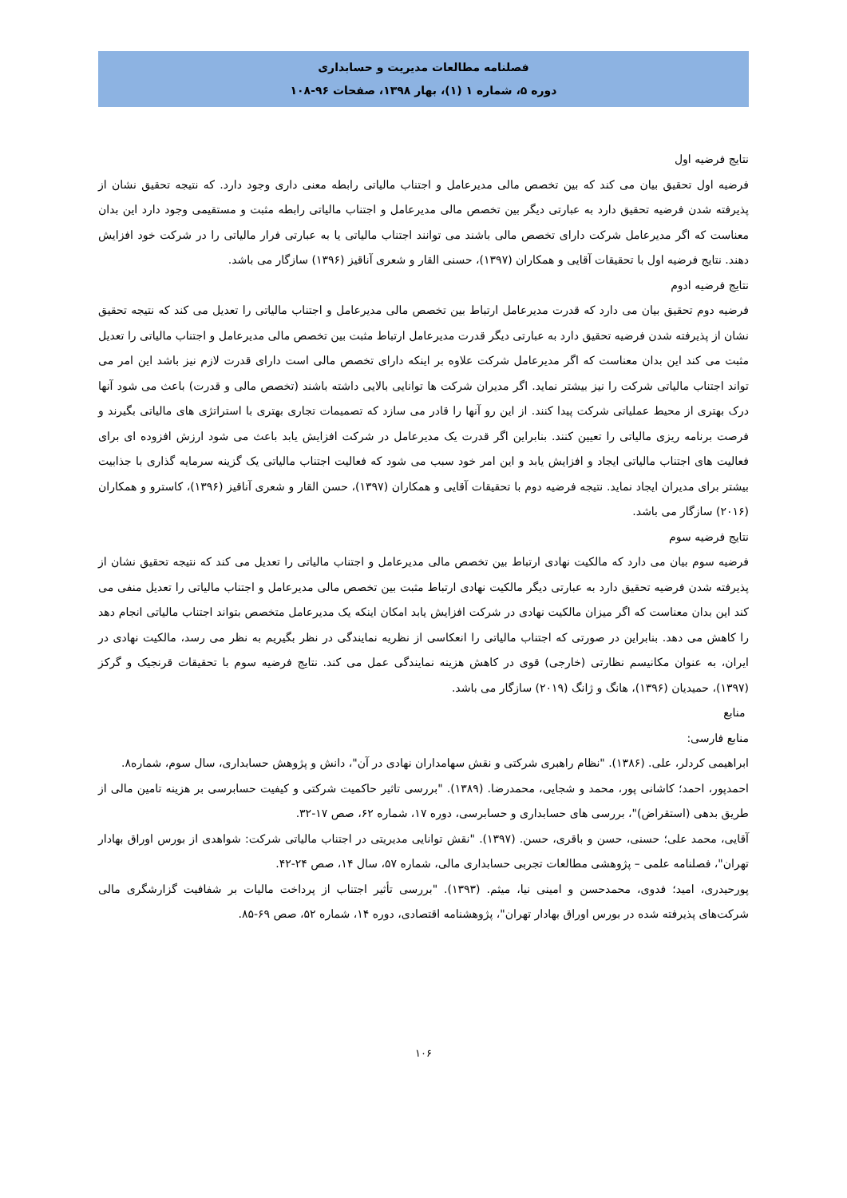فصلنامه مطالعات مدیریت و حسابداری
دوره ۵، شماره ۱ (۱)، بهار ۱۳۹۸، صفحات ۹۶-۱۰۸
نتایج فرضیه اول
فرضیه اول تحقیق بیان می کند که بین تخصص مالی مدیرعامل و اجتناب مالیاتی رابطه معنی داری وجود دارد. که نتیجه تحقیق نشان از پذیرفته شدن فرضیه تحقیق دارد به عبارتی دیگر بین تخصص مالی مدیرعامل و اجتناب مالیاتی رابطه مثبت و مستقیمی وجود دارد این بدان معناست که اگر مدیرعامل شرکت دارای تخصص مالی باشند می توانند اجتناب مالیاتی یا به عبارتی فرار مالیاتی را در شرکت خود افزایش دهند. نتایج فرضیه اول با تحقیقات آقایی و همکاران (۱۳۹۷)، حسنی القار و شعری آناقیز (۱۳۹۶) سازگار می باشد.
نتایج فرضیه ادوم
فرضیه دوم تحقیق بیان می دارد که قدرت مدیرعامل ارتباط بین تخصص مالی مدیرعامل و اجتناب مالیاتی را تعدیل می کند که نتیجه تحقیق نشان از پذیرفته شدن فرضیه تحقیق دارد به عبارتی دیگر قدرت مدیرعامل ارتباط مثبت بین تخصص مالی مدیرعامل و اجتناب مالیاتی را تعدیل مثبت می کند این بدان معناست که اگر مدیرعامل شرکت علاوه بر اینکه دارای تخصص مالی است دارای قدرت لازم نیز باشد این امر می تواند اجتناب مالیاتی شرکت را نیز بیشتر نماید. اگر مدیران شرکت ها توانایی بالایی داشته باشند (تخصص مالی و قدرت) باعث می شود آنها درک بهتری از محیط عملیاتی شرکت پیدا کنند. از این رو آنها را قادر می سازد که تصمیمات تجاری بهتری با استراتژی های مالیاتی بگیرند و فرصت برنامه ریزی مالیاتی را تعیین کنند. بنابراین اگر قدرت یک مدیرعامل در شرکت افزایش یابد باعث می شود ارزش افزوده ای برای فعالیت های اجتناب مالیاتی ایجاد و افزایش یابد و این امر خود سبب می شود که فعالیت اجتناب مالیاتی یک گزینه سرمایه گذاری با جذابیت بیشتر برای مدیران ایجاد نماید. نتیجه فرضیه دوم با تحقیقات آقایی و همکاران (۱۳۹۷)، حسن القار و شعری آناقیز (۱۳۹۶)، کاسترو و همکاران (۲۰۱۶) سازگار می باشد.
نتایج فرضیه سوم
فرضیه سوم بیان می دارد که مالکیت نهادی ارتباط بین تخصص مالی مدیرعامل و اجتناب مالیاتی را تعدیل می کند که نتیجه تحقیق نشان از پذیرفته شدن فرضیه تحقیق دارد به عبارتی دیگر مالکیت نهادی ارتباط مثبت بین تخصص مالی مدیرعامل و اجتناب مالیاتی را تعدیل منفی می کند این بدان معناست که اگر میزان مالکیت نهادی در شرکت افزایش یابد امکان اینکه یک مدیرعامل متخصص بتواند اجتناب مالیاتی انجام دهد را کاهش می دهد. بنابراین در صورتی که اجتناب مالیاتی را انعکاسی از نظریه نمایندگی در نظر بگیریم به نظر می رسد، مالکیت نهادی در ایران، به عنوان مکانیسم نظارتی (خارجی) قوی در کاهش هزینه نمایندگی عمل می کند. نتایج فرضیه سوم با تحقیقات قرنجیک و گرکز (۱۳۹۷)، حمیدیان (۱۳۹۶)، هانگ و ژانگ (۲۰۱۹) سازگار می باشد.
منابع
منابع فارسی:
ابراهیمی کردلر، علی. (۱۳۸۶). "نظام راهبری شرکتی و نقش سهامداران نهادی در آن"، دانش و پژوهش حسابداری، سال سوم، شماره۸.
احمدپور، احمد؛ کاشانی پور، محمد و شجایی، محمدرضا. (۱۳۸۹). "بررسی تاثیر حاکمیت شرکتی و کیفیت حسابرسی بر هزینه تامین مالی از طریق بدهی (استقراض)"، بررسی های حسابداری و حسابرسی، دوره ۱۷، شماره ۶۲، صص ۱۷-۳۲.
آقایی، محمد علی؛ حسنی، حسن و باقری، حسن. (۱۳۹۷). "نقش توانایی مدیریتی در اجتناب مالیاتی شرکت: شواهدی از بورس اوراق بهادار تهران"، فصلنامه علمی – پژوهشی مطالعات تجربی حسابداری مالی، شماره ۵۷، سال ۱۴، صص ۲۴-۴۲.
پورحیدری، امید؛ فدوی، محمدحسن و امینی نیا، میثم. (۱۳۹۳). "بررسی تأثیر اجتناب از پرداخت مالیات بر شفافیت گزارشگری مالی شرکت‌های پذیرفته شده در بورس اوراق بهادار تهران"، پژوهشنامه اقتصادی، دوره ۱۴، شماره ۵۲، صص ۶۹-۸۵.
۱۰۶